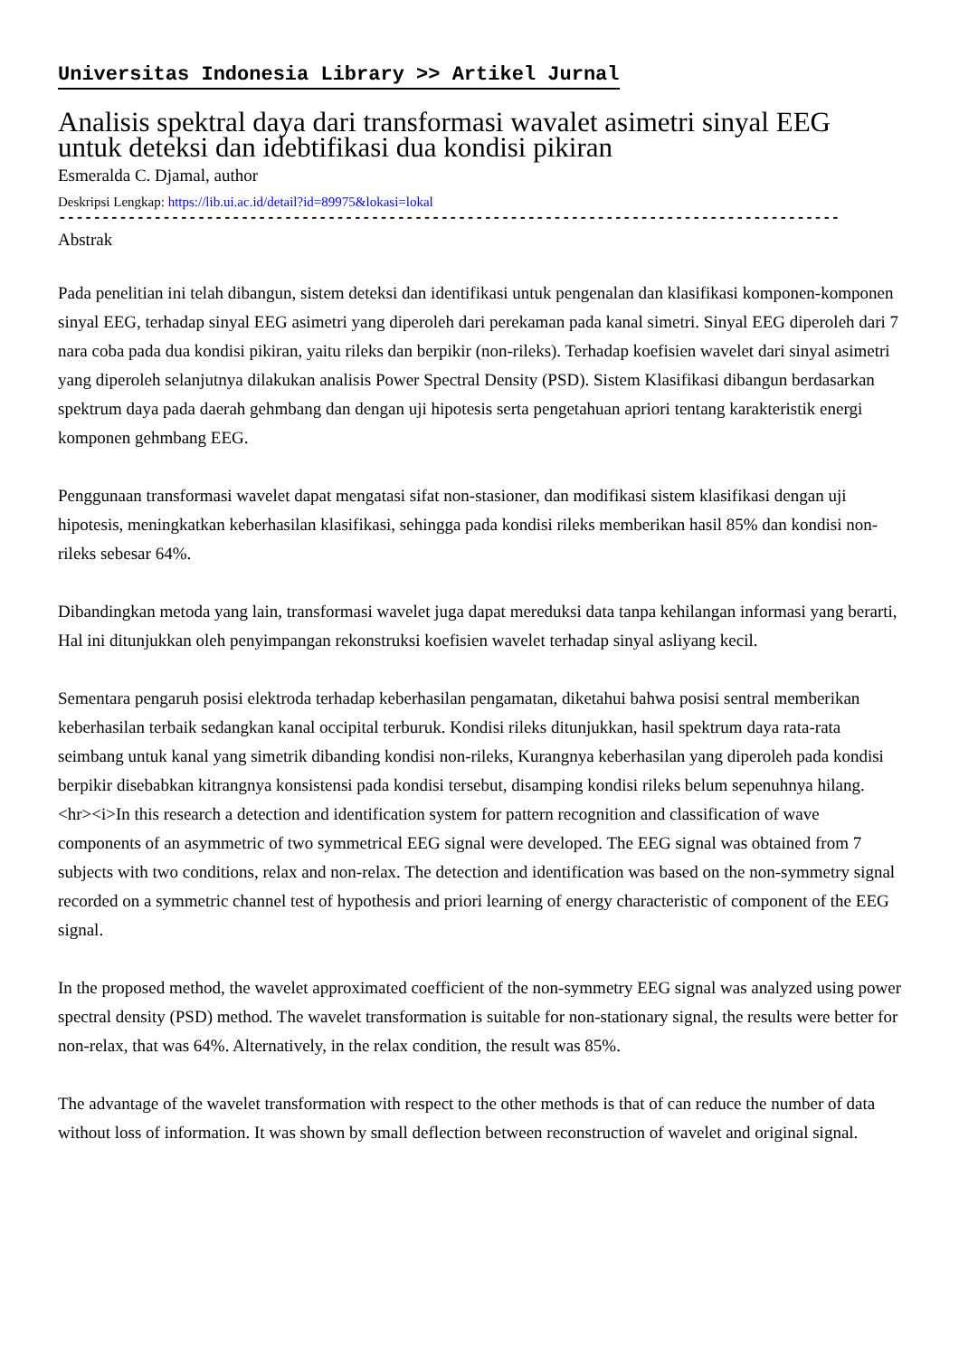Universitas Indonesia Library >> Artikel Jurnal
Analisis spektral daya dari transformasi wavalet asimetri sinyal EEG untuk deteksi dan idebtifikasi dua kondisi pikiran
Esmeralda C. Djamal, author
Deskripsi Lengkap: https://lib.ui.ac.id/detail?id=89975&lokasi=lokal
------------------------------------------------------------------------------------------
Abstrak
Pada penelitian ini telah dibangun, sistem deteksi dan identifikasi untuk pengenalan dan klasifikasi komponen-komponen sinyal EEG, terhadap sinyal EEG asimetri yang diperoleh dari perekaman pada kanal simetri. Sinyal EEG diperoleh dari 7 nara coba pada dua kondisi pikiran, yaitu rileks dan berpikir (non-rileks). Terhadap koefisien wavelet dari sinyal asimetri yang diperoleh selanjutnya dilakukan analisis Power Spectral Density (PSD). Sistem Klasifikasi dibangun berdasarkan spektrum daya pada daerah gehmbang dan dengan uji hipotesis serta pengetahuan apriori tentang karakteristik energi komponen gehmbang EEG.
Penggunaan transformasi wavelet dapat mengatasi sifat non-stasioner, dan modifikasi sistem klasifikasi dengan uji hipotesis, meningkatkan keberhasilan klasifikasi, sehingga pada kondisi rileks memberikan hasil 85% dan kondisi non-rileks sebesar 64%.
Dibandingkan metoda yang lain, transformasi wavelet juga dapat mereduksi data tanpa kehilangan informasi yang berarti, Hal ini ditunjukkan oleh penyimpangan rekonstruksi koefisien wavelet terhadap sinyal asliyang kecil.
Sementara pengaruh posisi elektroda terhadap keberhasilan pengamatan, diketahui bahwa posisi sentral memberikan keberhasilan terbaik sedangkan kanal occipital terburuk. Kondisi rileks ditunjukkan, hasil spektrum daya rata-rata seimbang untuk kanal yang simetrik dibanding kondisi non-rileks, Kurangnya keberhasilan yang diperoleh pada kondisi berpikir disebabkan kitrangnya konsistensi pada kondisi tersebut, disamping kondisi rileks belum sepenuhnya hilang.
<hr><i>In this research a detection and identification system for pattern recognition and classification of wave components of an asymmetric of two symmetrical EEG signal were developed. The EEG signal was obtained from 7 subjects with two conditions, relax and non-relax. The detection and identification was based on the non-symmetry signal recorded on a symmetric channel test of hypothesis and priori learning of energy characteristic of component of the EEG signal.
In the proposed method, the wavelet approximated coefficient of the non-symmetry EEG signal was analyzed using power spectral density (PSD) method. The wavelet transformation is suitable for non-stationary signal, the results were better for non-relax, that was 64%. Alternatively, in the relax condition, the result was 85%.
The advantage of the wavelet transformation with respect to the other methods is that of can reduce the number of data without loss of information. It was shown by small deflection between reconstruction of wavelet and original signal.